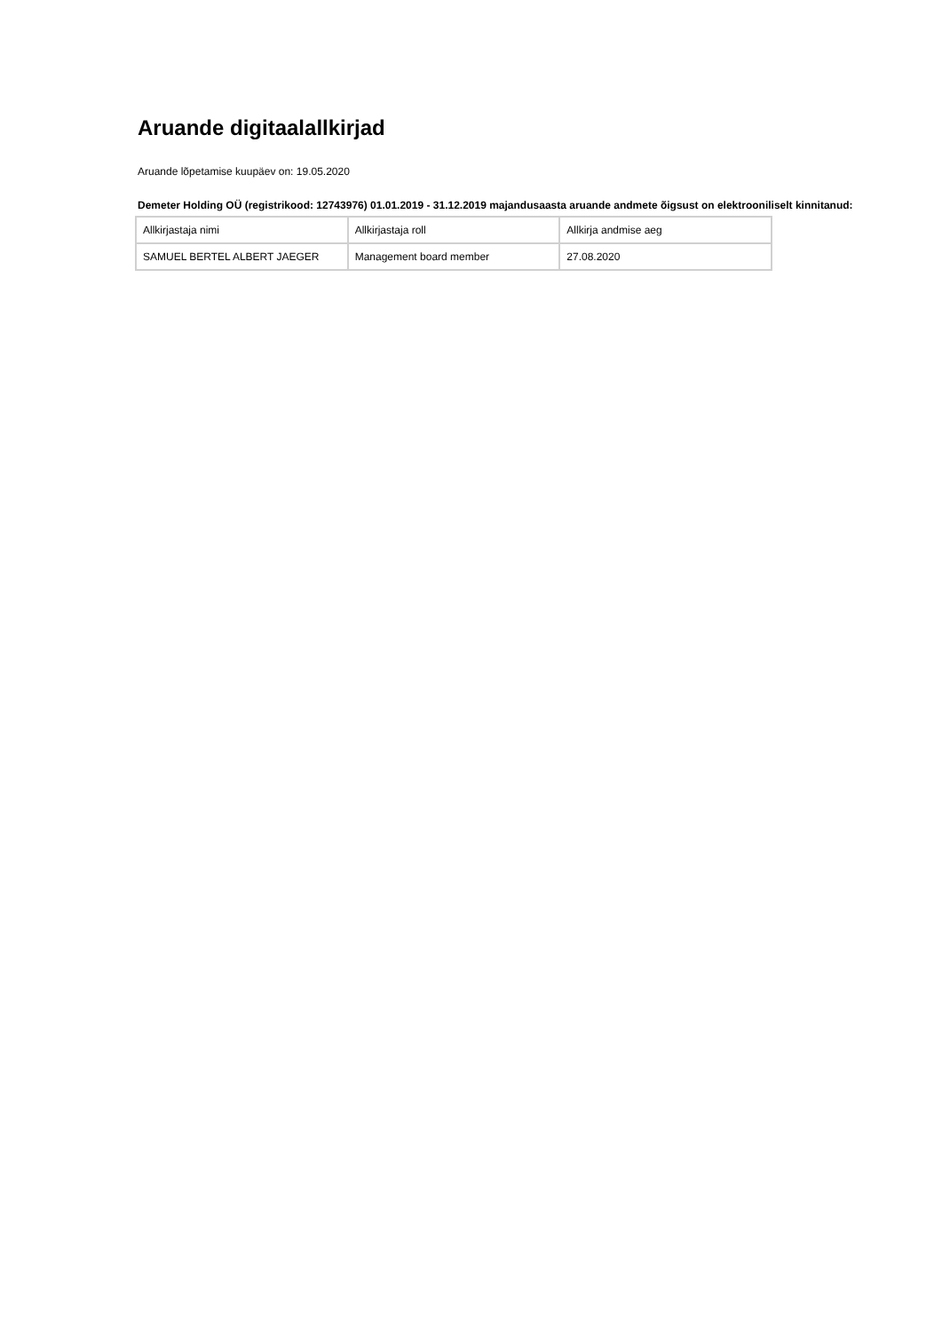Aruande digitaalallkirjad
Aruande lõpetamise kuupäev on: 19.05.2020
Demeter Holding OÜ (registrikood: 12743976) 01.01.2019 - 31.12.2019 majandusaasta aruande andmete õigsust on elektrooniliselt kinnitanud:
| Allkirjastaja nimi | Allkirjastaja roll | Allkirja andmise aeg |
| --- | --- | --- |
| SAMUEL BERTEL ALBERT JAEGER | Management board member | 27.08.2020 |